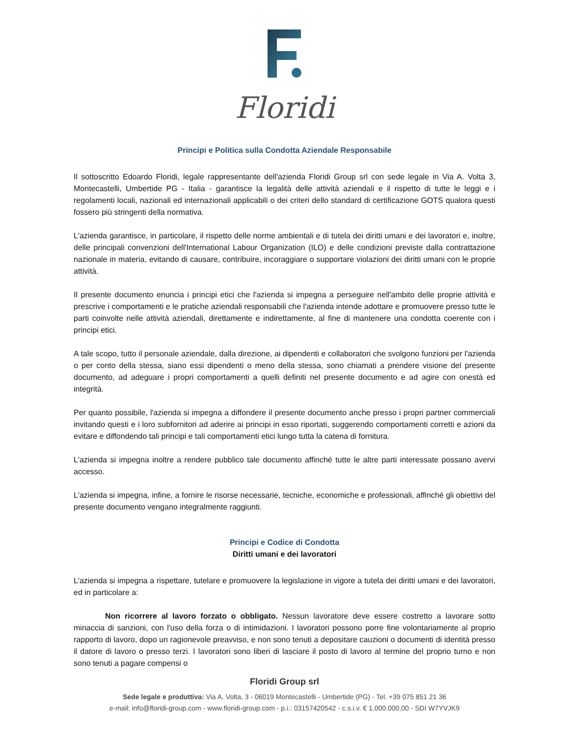Floridi
Principi e Politica sulla Condotta Aziendale Responsabile
Il sottoscritto Edoardo Floridi, legale rappresentante dell'azienda Floridi Group srl con sede legale in Via A. Volta 3, Montecastelli, Umbertide PG - Italia - garantisce la legalità delle attività aziendali e il rispetto di tutte le leggi e i regolamenti locali, nazionali ed internazionali applicabili o dei criteri dello standard di certificazione GOTS qualora questi fossero più stringenti della normativa.
L'azienda garantisce, in particolare, il rispetto delle norme ambientali e di tutela dei diritti umani e dei lavoratori e, inoltre, delle principali convenzioni dell'International Labour Organization (ILO) e delle condizioni previste dalla contrattazione nazionale in materia, evitando di causare, contribuire, incoraggiare o supportare violazioni dei diritti umani con le proprie attività.
Il presente documento enuncia i principi etici che l'azienda si impegna a perseguire nell'ambito delle proprie attività e prescrive i comportamenti e le pratiche aziendali responsabili che l'azienda intende adottare e promuovere presso tutte le parti coinvolte nelle attività aziendali, direttamente e indirettamente, al fine di mantenere una condotta coerente con i principi etici.
A tale scopo, tutto il personale aziendale, dalla direzione, ai dipendenti e collaboratori che svolgono funzioni per l'azienda o per conto della stessa, siano essi dipendenti o meno della stessa, sono chiamati a prendere visione del presente documento, ad adeguare i propri comportamenti a quelli definiti nel presente documento e ad agire con onestà ed integrità.
Per quanto possibile, l'azienda si impegna a diffondere il presente documento anche presso i propri partner commerciali invitando questi e i loro subfornitori ad aderire ai principi in esso riportati, suggerendo comportamenti corretti e azioni da evitare e diffondendo tali principi e tali comportamenti etici lungo tutta la catena di fornitura.
L'azienda si impegna inoltre a rendere pubblico tale documento affinché tutte le altre parti interessate possano avervi accesso.
L'azienda si impegna, infine, a fornire le risorse necessarie, tecniche, economiche e professionali, affinché gli obiettivi del presente documento vengano integralmente raggiunti.
Principi e Codice di Condotta
Diritti umani e dei lavoratori
L'azienda si impegna a rispettare, tutelare e promuovere la legislazione in vigore a tutela dei diritti umani e dei lavoratori, ed in particolare a:
Non ricorrere al lavoro forzato o obbligato. Nessun lavoratore deve essere costretto a lavorare sotto minaccia di sanzioni, con l'uso della forza o di intimidazioni. I lavoratori possono porre fine volontariamente al proprio rapporto di lavoro, dopo un ragionevole preavviso, e non sono tenuti a depositare cauzioni o documenti di identità presso il datore di lavoro o presso terzi. I lavoratori sono liberi di lasciare il posto di lavoro al termine del proprio turno e non sono tenuti a pagare compensi o
Floridi Group srl
Sede legale e produttiva: Via A. Volta, 3 - 06019 Montecastelli - Umbertide (PG) - Tel. +39 075 851 21 36
e-mail: info@floridi-group.com - www.floridi-group.com - p.i.: 03157420542 - c.s.i.v. € 1.000.000,00 - SDI W7YVJK9